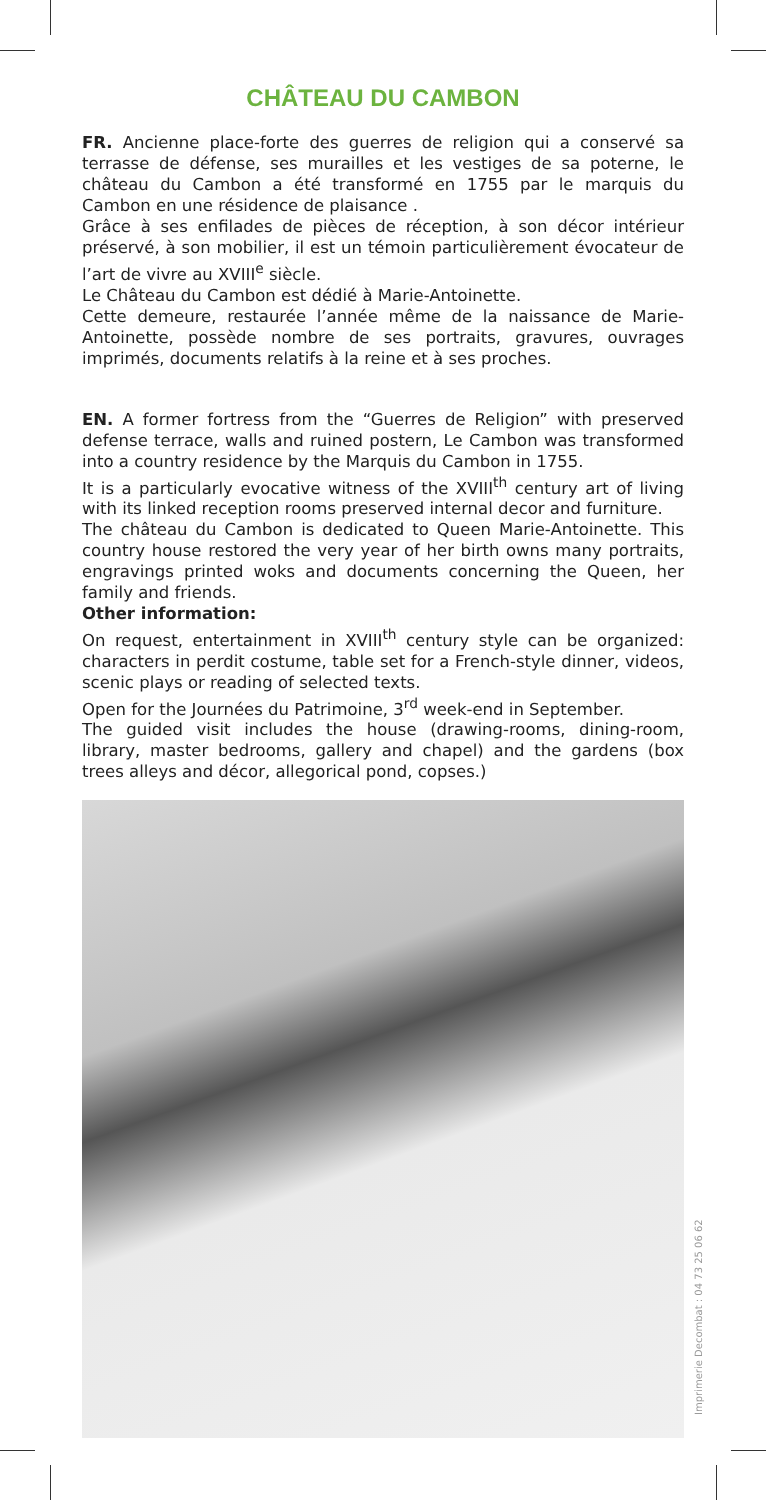CHÂTEAU DU CAMBON
FR. Ancienne place-forte des guerres de religion qui a conservé sa terrasse de défense, ses murailles et les vestiges de sa poterne, le château du Cambon a été transformé en 1755 par le marquis du Cambon en une résidence de plaisance .
Grâce à ses enfilades de pièces de réception, à son décor intérieur préservé, à son mobilier, il est un témoin particulièrement évocateur de l’art de vivre au XVIII<sup>e</sup> siècle.
Le Château du Cambon est dédié à Marie-Antoinette.
Cette demeure, restaurée l’année même de la naissance de Marie-Antoinette, possède nombre de ses portraits, gravures, ouvrages imprimés, documents relatifs à la reine et à ses proches.
EN. A former fortress from the “Guerres de Religion” with preserved defense terrace, walls and ruined postern, Le Cambon was transformed into a country residence by the Marquis du Cambon in 1755.
It is a particularly evocative witness of the XVIII<sup>th</sup> century art of living with its linked reception rooms preserved internal decor and furniture.
The château du Cambon is dedicated to Queen Marie-Antoinette. This country house restored the very year of her birth owns many portraits, engravings printed woks and documents concerning the Queen, her family and friends.
Other information:
On request, entertainment in XVIII<sup>th</sup> century style can be organized: characters in perdit costume, table set for a French-style dinner, videos, scenic plays or reading of selected texts.
Open for the Journées du Patrimoine, 3<sup>rd</sup> week-end in September.
The guided visit includes the house (drawing-rooms, dining-room, library, master bedrooms, gallery and chapel) and the gardens (box trees alleys and décor, allegorical pond, copses.)
Imprimerie Decombat : 04 73 25 06 62